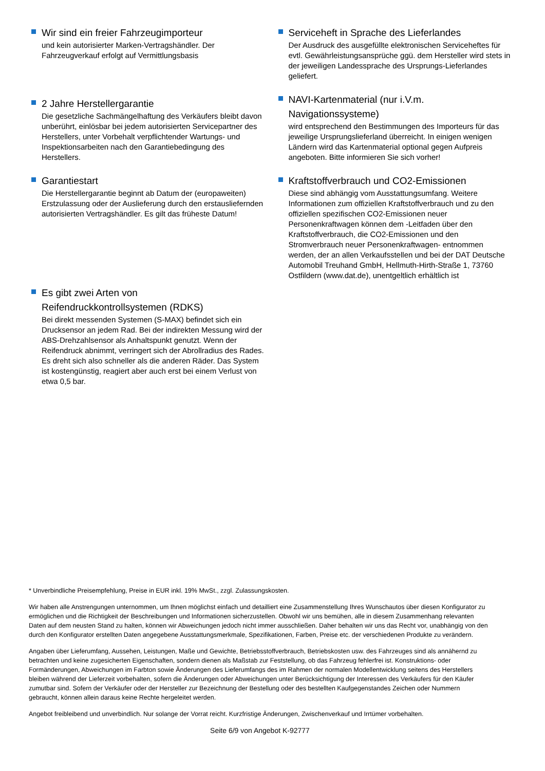Wir sind ein freier Fahrzeugimporteur
und kein autorisierter Marken-Vertragshändler. Der Fahrzeugverkauf erfolgt auf Vermittlungsbasis
2 Jahre Herstellergarantie
Die gesetzliche Sachmängelhaftung des Verkäufers bleibt davon unberührt, einlösbar bei jedem autorisierten Servicepartner des Herstellers, unter Vorbehalt verpflichtender Wartungs- und Inspektionsarbeiten nach den Garantiebedingung des Herstellers.
Garantiestart
Die Herstellergarantie beginnt ab Datum der (europaweiten) Erstzulassung oder der Auslieferung durch den erstausliefernden autorisierten Vertragshändler. Es gilt das früheste Datum!
Es gibt zwei Arten von Reifendruckkontrollsystemen (RDKS)
Bei direkt messenden Systemen (S-MAX) befindet sich ein Drucksensor an jedem Rad. Bei der indirekten Messung wird der ABS-Drehzahlsensor als Anhaltspunkt genutzt. Wenn der Reifendruck abnimmt, verringert sich der Abrollradius des Rades. Es dreht sich also schneller als die anderen Räder. Das System ist kostengünstig, reagiert aber auch erst bei einem Verlust von etwa 0,5 bar.
Serviceheft in Sprache des Lieferlandes
Der Ausdruck des ausgefüllte elektronischen Serviceheftes für evtl. Gewährleistungsansprüche ggü. dem Hersteller wird stets in der jeweiligen Landessprache des Ursprungs-Lieferlandes geliefert.
NAVI-Kartenmaterial (nur i.V.m. Navigationssysteme)
wird entsprechend den Bestimmungen des Importeurs für das jeweilige Ursprungslieferland überreicht. In einigen wenigen Ländern wird das Kartenmaterial optional gegen Aufpreis angeboten. Bitte informieren Sie sich vorher!
Kraftstoffverbrauch und CO2-Emissionen
Diese sind abhängig vom Ausstattungsumfang. Weitere Informationen zum offiziellen Kraftstoffverbrauch und zu den offiziellen spezifischen CO2-Emissionen neuer Personenkraftwagen können dem -Leitfaden über den Kraftstoffverbrauch, die CO2-Emissionen und den Stromverbrauch neuer Personenkraftwagen- entnommen werden, der an allen Verkaufsstellen und bei der DAT Deutsche Automobil Treuhand GmbH, Hellmuth-Hirth-Straße 1, 73760 Ostfildern (www.dat.de), unentgeltlich erhältlich ist
* Unverbindliche Preisempfehlung, Preise in EUR inkl. 19% MwSt., zzgl. Zulassungskosten.
Wir haben alle Anstrengungen unternommen, um Ihnen möglichst einfach und detailliert eine Zusammenstellung Ihres Wunschautos über diesen Konfigurator zu ermöglichen und die Richtigkeit der Beschreibungen und Informationen sicherzustellen. Obwohl wir uns bemühen, alle in diesem Zusammenhang relevanten Daten auf dem neusten Stand zu halten, können wir Abweichungen jedoch nicht immer ausschließen. Daher behalten wir uns das Recht vor, unabhängig von den durch den Konfigurator erstellten Daten angegebene Ausstattungsmerkmale, Spezifikationen, Farben, Preise etc. der verschiedenen Produkte zu verändern.
Angaben über Lieferumfang, Aussehen, Leistungen, Maße und Gewichte, Betriebsstoffverbrauch, Betriebskosten usw. des Fahrzeuges sind als annähernd zu betrachten und keine zugesicherten Eigenschaften, sondern dienen als Maßstab zur Feststellung, ob das Fahrzeug fehlerfrei ist. Konstruktions- oder Formänderungen, Abweichungen im Farbton sowie Änderungen des Lieferumfangs des im Rahmen der normalen Modellentwicklung seitens des Herstellers bleiben während der Lieferzeit vorbehalten, sofern die Änderungen oder Abweichungen unter Berücksichtigung der Interessen des Verkäufers für den Käufer zumutbar sind. Sofern der Verkäufer oder der Hersteller zur Bezeichnung der Bestellung oder des bestellten Kaufgegenstandes Zeichen oder Nummern gebraucht, können allein daraus keine Rechte hergeleitet werden.
Angebot freibleibend und unverbindlich. Nur solange der Vorrat reicht. Kurzfristige Änderungen, Zwischenverkauf und Irrtümer vorbehalten.
Seite 6/9 von Angebot K-92777